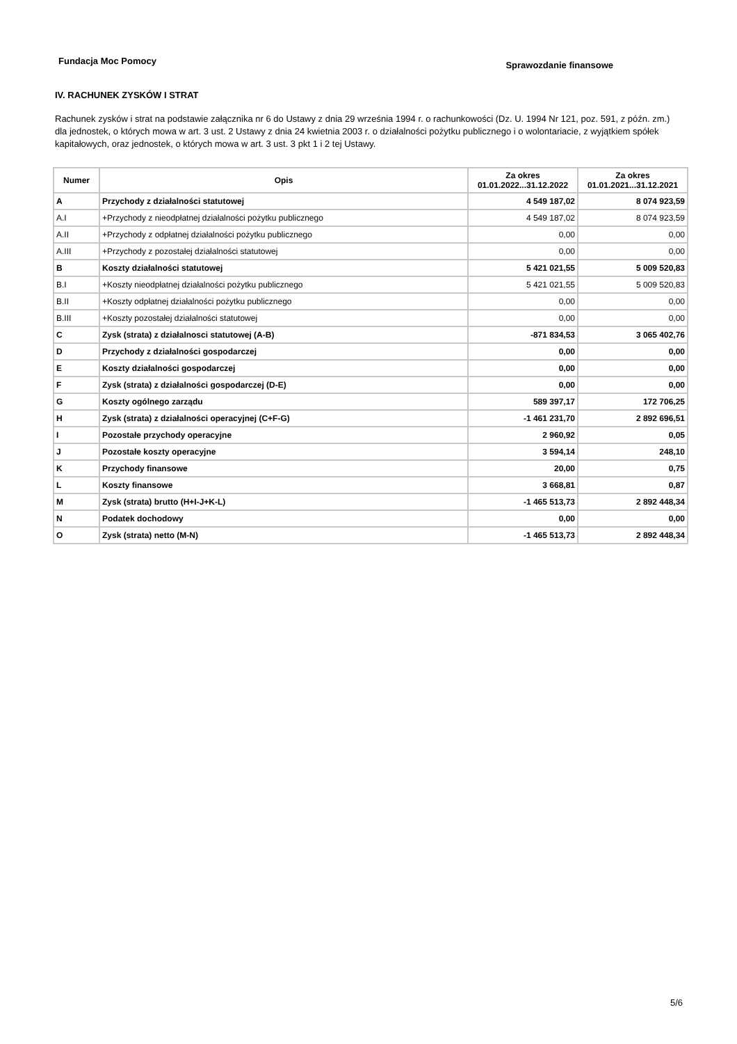Fundacja Moc Pomocy
Sprawozdanie finansowe
IV. RACHUNEK ZYSKÓW I STRAT
Rachunek zysków i strat na podstawie załącznika nr 6 do Ustawy z dnia 29 września 1994 r. o rachunkowości (Dz. U. 1994 Nr 121, poz. 591, z późn. zm.) dla jednostek, o których mowa w art. 3 ust. 2 Ustawy z dnia 24 kwietnia 2003 r. o działalności pożytku publicznego i o wolontariacie, z wyjątkiem spółek kapitałowych, oraz jednostek, o których mowa w art. 3 ust. 3 pkt 1 i 2 tej Ustawy.
| Numer | Opis | Za okres 01.01.2022...31.12.2022 | Za okres 01.01.2021...31.12.2021 |
| --- | --- | --- | --- |
| A | Przychody z działalności statutowej | 4 549 187,02 | 8 074 923,59 |
| A.I | +Przychody z nieodpłatnej działalności pożytku publicznego | 4 549 187,02 | 8 074 923,59 |
| A.II | +Przychody z odpłatnej działalności pożytku publicznego | 0,00 | 0,00 |
| A.III | +Przychody z pozostałej działalności statutowej | 0,00 | 0,00 |
| B | Koszty działalności statutowej | 5 421 021,55 | 5 009 520,83 |
| B.I | +Koszty nieodpłatnej działalności pożytku publicznego | 5 421 021,55 | 5 009 520,83 |
| B.II | +Koszty odpłatnej działalności pożytku publicznego | 0,00 | 0,00 |
| B.III | +Koszty pozostałej działalności statutowej | 0,00 | 0,00 |
| C | Zysk (strata) z działalnosci statutowej (A-B) | -871 834,53 | 3 065 402,76 |
| D | Przychody z działalności gospodarczej | 0,00 | 0,00 |
| E | Koszty działalności gospodarczej | 0,00 | 0,00 |
| F | Zysk (strata) z działalności gospodarczej (D-E) | 0,00 | 0,00 |
| G | Koszty ogólnego zarządu | 589 397,17 | 172 706,25 |
| H | Zysk (strata) z działalności operacyjnej (C+F-G) | -1 461 231,70 | 2 892 696,51 |
| I | Pozostałe przychody operacyjne | 2 960,92 | 0,05 |
| J | Pozostałe koszty operacyjne | 3 594,14 | 248,10 |
| K | Przychody finansowe | 20,00 | 0,75 |
| L | Koszty finansowe | 3 668,81 | 0,87 |
| M | Zysk (strata) brutto (H+I-J+K-L) | -1 465 513,73 | 2 892 448,34 |
| N | Podatek dochodowy | 0,00 | 0,00 |
| O | Zysk (strata) netto (M-N) | -1 465 513,73 | 2 892 448,34 |
5/6